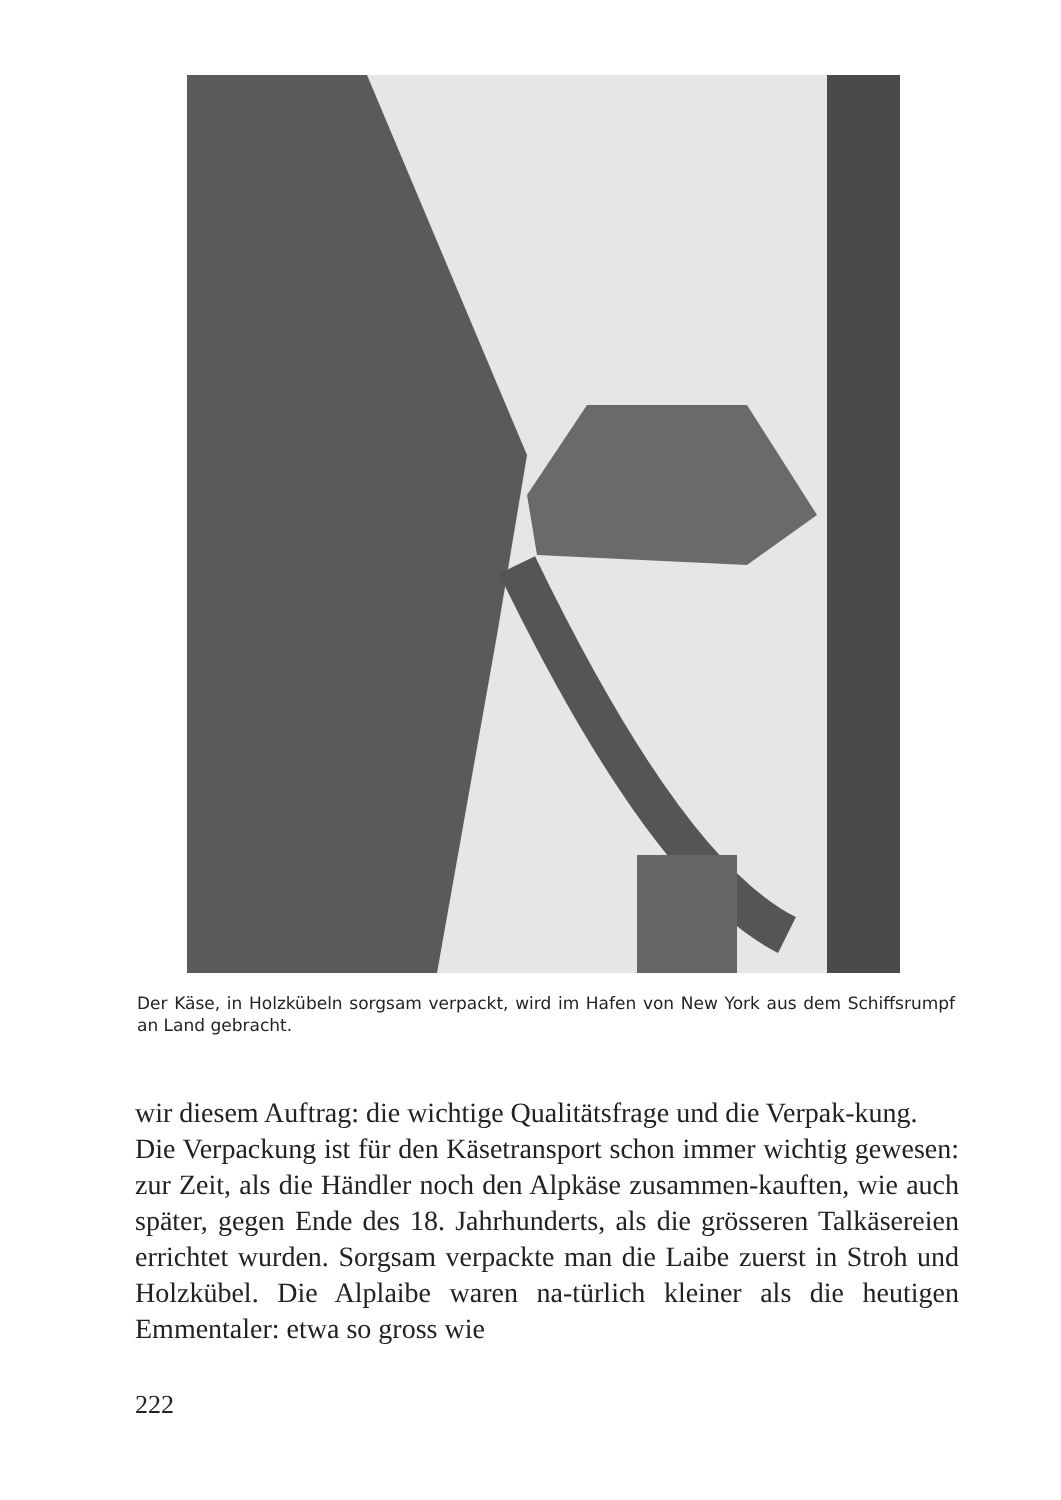Der Käse, in Holzkübeln sorgsam verpackt, wird im Hafen von New York aus dem Schiffsrumpf an Land gebracht.
wir diesem Auftrag: die wichtige Qualitätsfrage und die Verpak-kung.
Die Verpackung ist für den Käsetransport schon immer wichtig gewesen: zur Zeit, als die Händler noch den Alpkäse zusammen-kauften, wie auch später, gegen Ende des 18. Jahrhunderts, als die grösseren Talkäsereien errichtet wurden. Sorgsam verpackte man die Laibe zuerst in Stroh und Holzkübel. Die Alplaibe waren na-türlich kleiner als die heutigen Emmentaler: etwa so gross wie
222